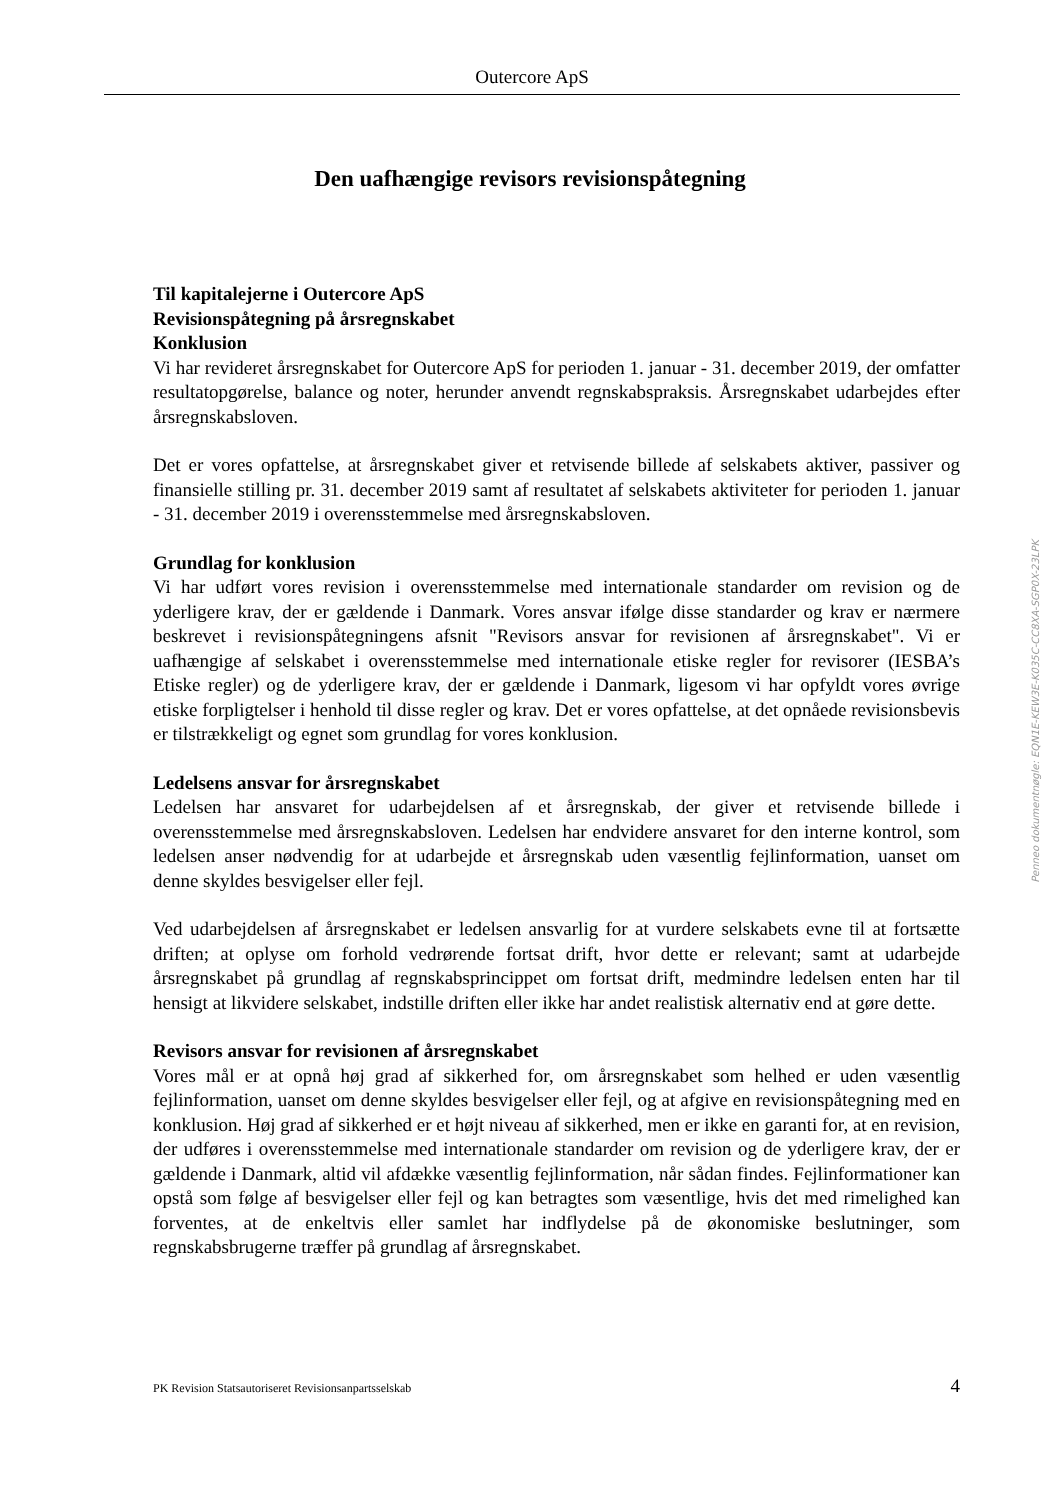Outercore ApS
Den uafhængige revisors revisionspåtegning
Til kapitalejerne i Outercore ApS
Revisionspåtegning på årsregnskabet
Konklusion
Vi har revideret årsregnskabet for Outercore ApS for perioden 1. januar - 31. december 2019, der omfatter resultatopgørelse, balance og noter, herunder anvendt regnskabspraksis. Årsregnskabet udarbejdes efter årsregnskabsloven.
Det er vores opfattelse, at årsregnskabet giver et retvisende billede af selskabets aktiver, passiver og finansielle stilling pr. 31. december 2019 samt af resultatet af selskabets aktiviteter for perioden 1. januar - 31. december 2019 i overensstemmelse med årsregnskabsloven.
Grundlag for konklusion
Vi har udført vores revision i overensstemmelse med internationale standarder om revision og de yderligere krav, der er gældende i Danmark. Vores ansvar ifølge disse standarder og krav er nærmere beskrevet i revisionspåtegningens afsnit "Revisors ansvar for revisionen af årsregnskabet". Vi er uafhængige af selskabet i overensstemmelse med internationale etiske regler for revisorer (IESBA’s Etiske regler) og de yderligere krav, der er gældende i Danmark, ligesom vi har opfyldt vores øvrige etiske forpligtelser i henhold til disse regler og krav. Det er vores opfattelse, at det opnåede revisionsbevis er tilstrækkeligt og egnet som grundlag for vores konklusion.
Ledelsens ansvar for årsregnskabet
Ledelsen har ansvaret for udarbejdelsen af et årsregnskab, der giver et retvisende billede i overensstemmelse med årsregnskabsloven. Ledelsen har endvidere ansvaret for den interne kontrol, som ledelsen anser nødvendig for at udarbejde et årsregnskab uden væsentlig fejlinformation, uanset om denne skyldes besvigelser eller fejl.
Ved udarbejdelsen af årsregnskabet er ledelsen ansvarlig for at vurdere selskabets evne til at fortsætte driften; at oplyse om forhold vedrørende fortsat drift, hvor dette er relevant; samt at udarbejde årsregnskabet på grundlag af regnskabsprincippet om fortsat drift, medmindre ledelsen enten har til hensigt at likvidere selskabet, indstille driften eller ikke har andet realistisk alternativ end at gøre dette.
Revisors ansvar for revisionen af årsregnskabet
Vores mål er at opnå høj grad af sikkerhed for, om årsregnskabet som helhed er uden væsentlig fejlinformation, uanset om denne skyldes besvigelser eller fejl, og at afgive en revisionspåtegning med en konklusion. Høj grad af sikkerhed er et højt niveau af sikkerhed, men er ikke en garanti for, at en revision, der udføres i overensstemmelse med internationale standarder om revision og de yderligere krav, der er gældende i Danmark, altid vil afdække væsentlig fejlinformation, når sådan findes. Fejlinformationer kan opstå som følge af besvigelser eller fejl og kan betragtes som væsentlige, hvis det med rimelighed kan forventes, at de enkeltvis eller samlet har indflydelse på de økonomiske beslutninger, som regnskabsbrugerne træffer på grundlag af årsregnskabet.
Penneo dokumentnøgle: EQN1E-KEW3E-K035C-CC8XA-SGP0X-23LPK
PK Revision Statsautoriseret Revisionsanpartsselskab 4